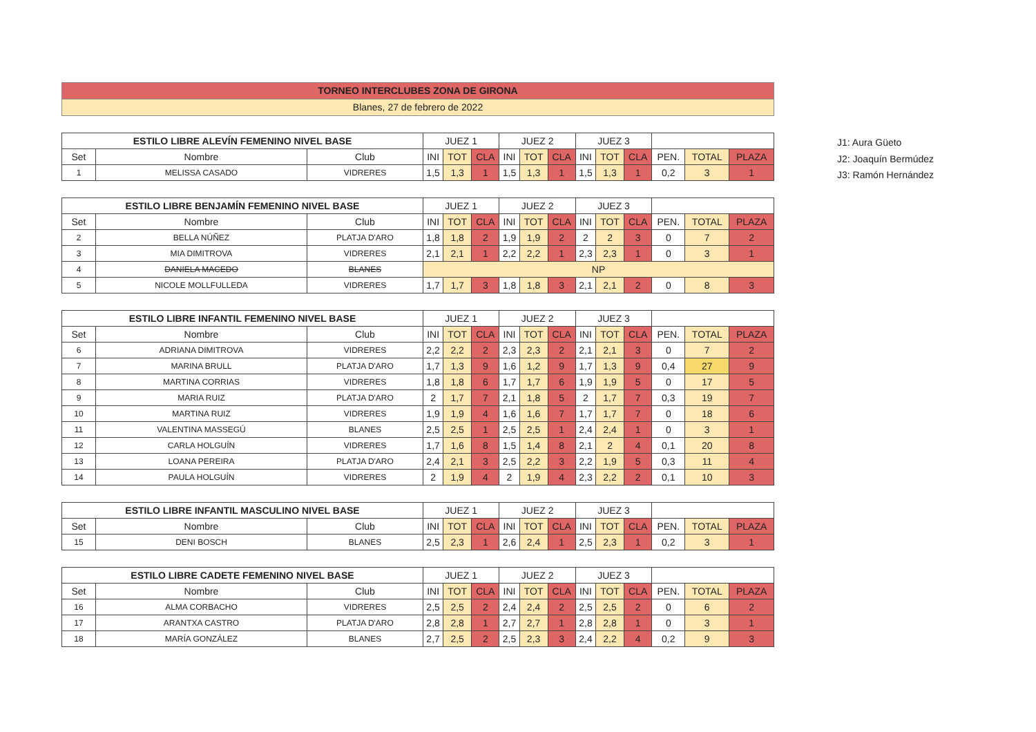J1: Aura Güeto
J2: Joaquín Bermúdez
J3: Ramón Hernández
TORNEO INTERCLUBES ZONA DE GIRONA
Blanes, 27 de febrero de 2022
| ESTILO LIBRE ALEVÍN FEMENINO NIVEL BASE | | | JUEZ 1 | | | JUEZ 2 | | | JUEZ 3 | | | | | |
| --- | --- | --- | --- | --- | --- | --- | --- | --- | --- | --- | --- | --- | --- | --- |
| Set | Nombre | Club | INI | TOT | CLA | INI | TOT | CLA | INI | TOT | CLA | PEN. | TOTAL | PLAZA |
| 1 | MELISSA CASADO | VIDRERES | 1,5 | 1,3 | 1 | 1,5 | 1,3 | 1 | 1,5 | 1,3 | 1 | 0,2 | 3 | 1 |
| ESTILO LIBRE BENJAMÍN FEMENINO NIVEL BASE | | | JUEZ 1 | | | JUEZ 2 | | | JUEZ 3 | | | | | |
| --- | --- | --- | --- | --- | --- | --- | --- | --- | --- | --- | --- | --- | --- | --- |
| Set | Nombre | Club | INI | TOT | CLA | INI | TOT | CLA | INI | TOT | CLA | PEN. | TOTAL | PLAZA |
| 2 | BELLA NÚÑEZ | PLATJA D'ARO | 1,8 | 1,8 | 2 | 1,9 | 1,9 | 2 | 2 | 2 | 3 | 0 | 7 | 2 |
| 3 | MIA DIMITROVA | VIDRERES | 2,1 | 2,1 | 1 | 2,2 | 2,2 | 1 | 2,3 | 2,3 | 1 | 0 | 3 | 1 |
| 4 | DANIELA MACEDO | BLANES | NP | | | | | | | | | | | |
| 5 | NICOLE MOLLFULLEDA | VIDRERES | 1,7 | 1,7 | 3 | 1,8 | 1,8 | 3 | 2,1 | 2,1 | 2 | 0 | 8 | 3 |
| ESTILO LIBRE INFANTIL FEMENINO NIVEL BASE | | | JUEZ 1 | | | JUEZ 2 | | | JUEZ 3 | | | | | |
| --- | --- | --- | --- | --- | --- | --- | --- | --- | --- | --- | --- | --- | --- | --- |
| Set | Nombre | Club | INI | TOT | CLA | INI | TOT | CLA | INI | TOT | CLA | PEN. | TOTAL | PLAZA |
| 6 | ADRIANA DIMITROVA | VIDRERES | 2,2 | 2,2 | 2 | 2,3 | 2,3 | 2 | 2,1 | 2,1 | 3 | 0 | 7 | 2 |
| 7 | MARINA BRULL | PLATJA D'ARO | 1,7 | 1,3 | 9 | 1,6 | 1,2 | 9 | 1,7 | 1,3 | 9 | 0,4 | 27 | 9 |
| 8 | MARTINA CORRIAS | VIDRERES | 1,8 | 1,8 | 6 | 1,7 | 1,7 | 6 | 1,9 | 1,9 | 5 | 0 | 17 | 5 |
| 9 | MARIA RUIZ | PLATJA D'ARO | 2 | 1,7 | 7 | 2,1 | 1,8 | 5 | 2 | 1,7 | 7 | 0,3 | 19 | 7 |
| 10 | MARTINA RUIZ | VIDRERES | 1,9 | 1,9 | 4 | 1,6 | 1,6 | 7 | 1,7 | 1,7 | 7 | 0 | 18 | 6 |
| 11 | VALENTINA MASSEGÚ | BLANES | 2,5 | 2,5 | 1 | 2,5 | 2,5 | 1 | 2,4 | 2,4 | 1 | 0 | 3 | 1 |
| 12 | CARLA HOLGUÍN | VIDRERES | 1,7 | 1,6 | 8 | 1,5 | 1,4 | 8 | 2,1 | 2 | 4 | 0,1 | 20 | 8 |
| 13 | LOANA PEREIRA | PLATJA D'ARO | 2,4 | 2,1 | 3 | 2,5 | 2,2 | 3 | 2,2 | 1,9 | 5 | 0,3 | 11 | 4 |
| 14 | PAULA HOLGUÍN | VIDRERES | 2 | 1,9 | 4 | 2 | 1,9 | 4 | 2,3 | 2,2 | 2 | 0,1 | 10 | 3 |
| ESTILO LIBRE INFANTIL MASCULINO NIVEL BASE | | | JUEZ 1 | | | JUEZ 2 | | | JUEZ 3 | | | | | |
| --- | --- | --- | --- | --- | --- | --- | --- | --- | --- | --- | --- | --- | --- | --- |
| Set | Nombre | Club | INI | TOT | CLA | INI | TOT | CLA | INI | TOT | CLA | PEN. | TOTAL | PLAZA |
| 15 | DENI BOSCH | BLANES | 2,5 | 2,3 | 1 | 2,6 | 2,4 | 1 | 2,5 | 2,3 | 1 | 0,2 | 3 | 1 |
| ESTILO LIBRE CADETE FEMENINO NIVEL BASE | | | JUEZ 1 | | | JUEZ 2 | | | JUEZ 3 | | | | | |
| --- | --- | --- | --- | --- | --- | --- | --- | --- | --- | --- | --- | --- | --- | --- |
| Set | Nombre | Club | INI | TOT | CLA | INI | TOT | CLA | INI | TOT | CLA | PEN. | TOTAL | PLAZA |
| 16 | ALMA CORBACHO | VIDRERES | 2,5 | 2,5 | 2 | 2,4 | 2,4 | 2 | 2,5 | 2,5 | 2 | 0 | 6 | 2 |
| 17 | ARANTXA CASTRO | PLATJA D'ARO | 2,8 | 2,8 | 1 | 2,7 | 2,7 | 1 | 2,8 | 2,8 | 1 | 0 | 3 | 1 |
| 18 | MARÍA GONZÁLEZ | BLANES | 2,7 | 2,5 | 2 | 2,5 | 2,3 | 3 | 2,4 | 2,2 | 4 | 0,2 | 9 | 3 |